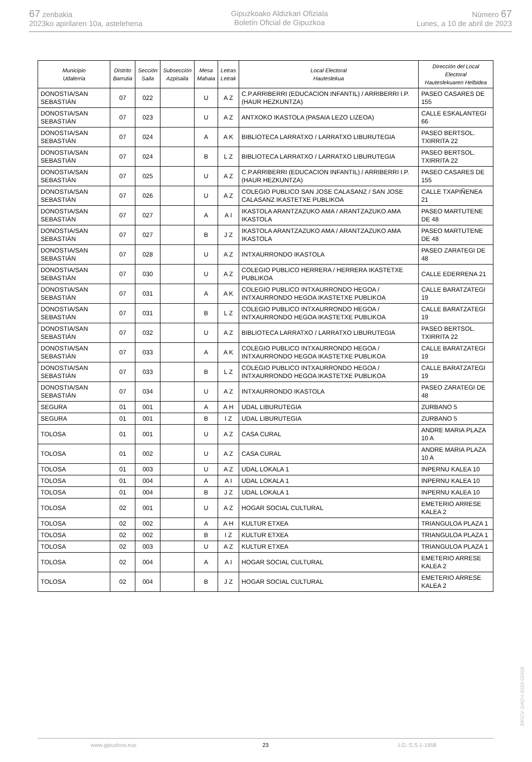67 zenbakia
2023ko apirilaren 10a, astelehena
Gipuzkoako Aldizkari Ofiziala
Boletín Oficial de Gipuzkoa
Número 67
Lunes, a 10 de abril de 2023
| Municipio Udalerria | Distrito Barrutia | Sección Saila | Subsección Azpisaila | Mesa Mahaia | Letras Letrak | Local Electoral Hauteslekua | Dirección del Local Electoral Hauteslekuaren Helbidea |
| --- | --- | --- | --- | --- | --- | --- | --- |
| DONOSTIA/SAN SEBASTIÁN | 07 | 022 | | U | A Z | C.P.ARRIBERRI (EDUCACION INFANTIL) / ARRIBERRI I.P.(HAUR HEZKUNTZA) | PASEO CASARES DE 155 |
| DONOSTIA/SAN SEBASTIÁN | 07 | 023 | | U | A Z | ANTXOKO IKASTOLA (PASAIA LEZO LIZEOA) | CALLE ESKALANTEGI 66 |
| DONOSTIA/SAN SEBASTIÁN | 07 | 024 | | A | A K | BIBLIOTECA LARRATXO / LARRATXO LIBURUTEGIA | PASEO BERTSOL. TXIRRITA 22 |
| DONOSTIA/SAN SEBASTIÁN | 07 | 024 | | B | L Z | BIBLIOTECA LARRATXO / LARRATXO LIBURUTEGIA | PASEO BERTSOL. TXIRRITA 22 |
| DONOSTIA/SAN SEBASTIÁN | 07 | 025 | | U | A Z | C.P.ARRIBERRI (EDUCACION INFANTIL) / ARRIBERRI I.P.(HAUR HEZKUNTZA) | PASEO CASARES DE 155 |
| DONOSTIA/SAN SEBASTIÁN | 07 | 026 | | U | A Z | COLEGIO PUBLICO SAN JOSE CALASANZ / SAN JOSE CALASANZ IKASTETXE PUBLIKOA | CALLE TXAPIÑENEA 21 |
| DONOSTIA/SAN SEBASTIÁN | 07 | 027 | | A | A I | IKASTOLA ARANTZAZUKO AMA / ARANTZAZUKO AMA IKASTOLA | PASEO MARTUTENE DE 48 |
| DONOSTIA/SAN SEBASTIÁN | 07 | 027 | | B | J Z | IKASTOLA ARANTZAZUKO AMA / ARANTZAZUKO AMA IKASTOLA | PASEO MARTUTENE DE 48 |
| DONOSTIA/SAN SEBASTIÁN | 07 | 028 | | U | A Z | INTXAURRONDO IKASTOLA | PASEO ZARATEGI DE 48 |
| DONOSTIA/SAN SEBASTIÁN | 07 | 030 | | U | A Z | COLEGIO PUBLICO HERRERA / HERRERA IKASTETXE PUBLIKOA | CALLE EDERRENA 21 |
| DONOSTIA/SAN SEBASTIÁN | 07 | 031 | | A | A K | COLEGIO PUBLICO INTXAURRONDO HEGOA / INTXAURRONDO HEGOA IKASTETXE PUBLIKOA | CALLE BARATZATEGI 19 |
| DONOSTIA/SAN SEBASTIÁN | 07 | 031 | | B | L Z | COLEGIO PUBLICO INTXAURRONDO HEGOA / INTXAURRONDO HEGOA IKASTETXE PUBLIKOA | CALLE BARATZATEGI 19 |
| DONOSTIA/SAN SEBASTIÁN | 07 | 032 | | U | A Z | BIBLIOTECA LARRATXO / LARRATXO LIBURUTEGIA | PASEO BERTSOL. TXIRRITA 22 |
| DONOSTIA/SAN SEBASTIÁN | 07 | 033 | | A | A K | COLEGIO PUBLICO INTXAURRONDO HEGOA / INTXAURRONDO HEGOA IKASTETXE PUBLIKOA | CALLE BARATZATEGI 19 |
| DONOSTIA/SAN SEBASTIÁN | 07 | 033 | | B | L Z | COLEGIO PUBLICO INTXAURRONDO HEGOA / INTXAURRONDO HEGOA IKASTETXE PUBLIKOA | CALLE BARATZATEGI 19 |
| DONOSTIA/SAN SEBASTIÁN | 07 | 034 | | U | A Z | INTXAURRONDO IKASTOLA | PASEO ZARATEGI DE 48 |
| SEGURA | 01 | 001 | | A | A H | UDAL LIBURUTEGIA | ZURBANO 5 |
| SEGURA | 01 | 001 | | B | I Z | UDAL LIBURUTEGIA | ZURBANO 5 |
| TOLOSA | 01 | 001 | | U | A Z | CASA CURAL | ANDRE MARIA PLAZA 10 A |
| TOLOSA | 01 | 002 | | U | A Z | CASA CURAL | ANDRE MARIA PLAZA 10 A |
| TOLOSA | 01 | 003 | | U | A Z | UDAL LOKALA 1 | INPERNU KALEA 10 |
| TOLOSA | 01 | 004 | | A | A I | UDAL LOKALA 1 | INPERNU KALEA 10 |
| TOLOSA | 01 | 004 | | B | J Z | UDAL LOKALA 1 | INPERNU KALEA 10 |
| TOLOSA | 02 | 001 | | U | A Z | HOGAR SOCIAL CULTURAL | EMETERIO ARRESE KALEA 2 |
| TOLOSA | 02 | 002 | | A | A H | KULTUR ETXEA | TRIANGULOA PLAZA 1 |
| TOLOSA | 02 | 002 | | B | I Z | KULTUR ETXEA | TRIANGULOA PLAZA 1 |
| TOLOSA | 02 | 003 | | U | A Z | KULTUR ETXEA | TRIANGULOA PLAZA 1 |
| TOLOSA | 02 | 004 | | A | A I | HOGAR SOCIAL CULTURAL | EMETERIO ARRESE KALEA 2 |
| TOLOSA | 02 | 004 | | B | J Z | HOGAR SOCIAL CULTURAL | EMETERIO ARRESE KALEA 2 |
EK\CV GAO-I-2023-02428
www.gipuzkoa.eus 23 LG.:S.S.1-1958